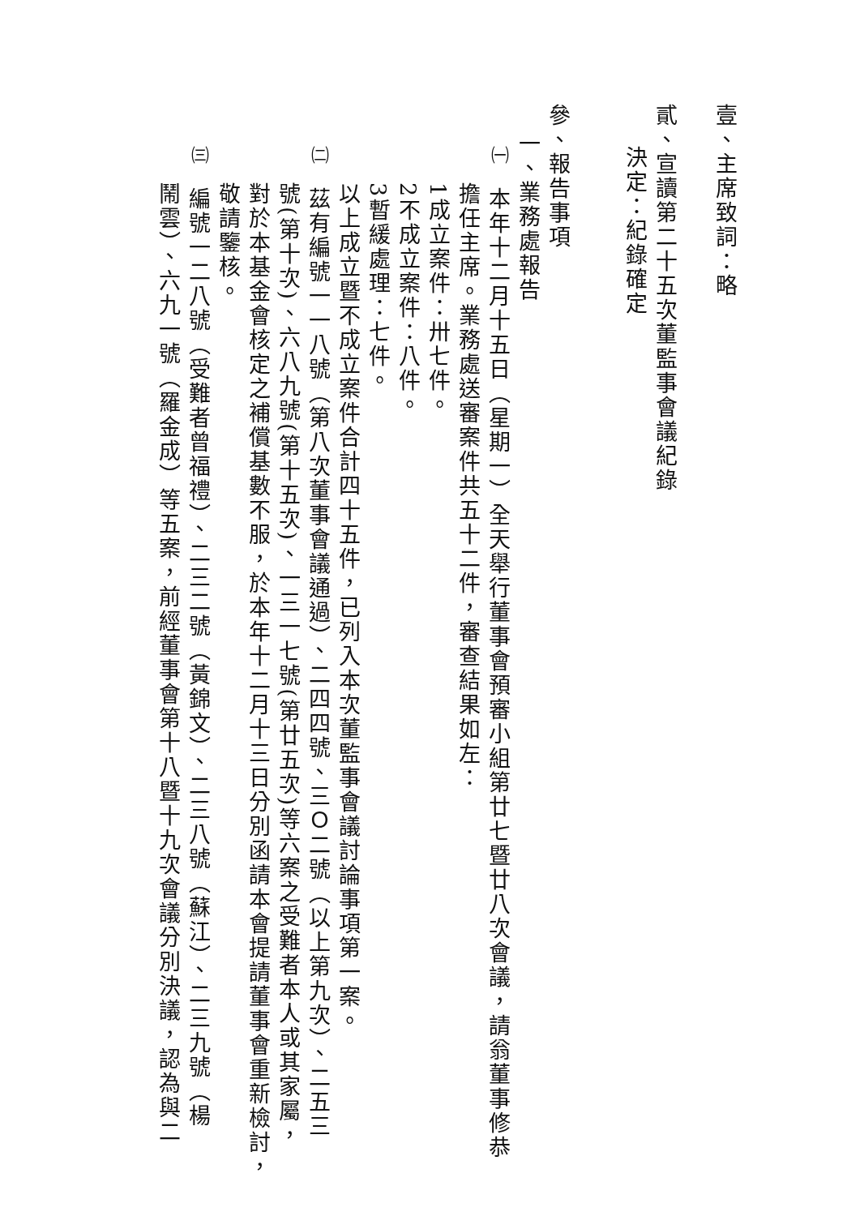壹、主席致詞：略
貳、宣讀第二十五次董監事會議紀錄
決定：紀錄確定
參、報告事項
一、業務處報告
㈠ 本年十二月十五日（星期一）全天舉行董事會預審小組第廿七暨廿八次會議，請翁董事修恭
擔任主席。業務處送審案件共五十二件，審查結果如左：
1成立案件：卅七件。
2不成立案件：八件。
3暫緩處理：七件。
以上成立暨不成立案件合計四十五件，已列入本次董監事會議討論事項第一案。
㈡ 茲有編號一一八號（第八次董事會議通過）、二四四號、三Ｏ二號（以上第九次）、二五三
號(第十次)、六八九號(第十五次)、一三一七號(第廿五次)等六案之受難者本人或其家屬，
對於本基金會核定之補償基數不服，於本年十二月十三日分別函請本會提請董事會重新檢討，
敬請鑒核。
㈢ 編號一二八號（受難者曾福禮）、二三二號（黃錦文）、二三八號（蘇江）、二三九號（楊
鬧雲）、六九一號（羅金成）等五案，前經董事會第十八暨十九次會議分別決議，認為與二